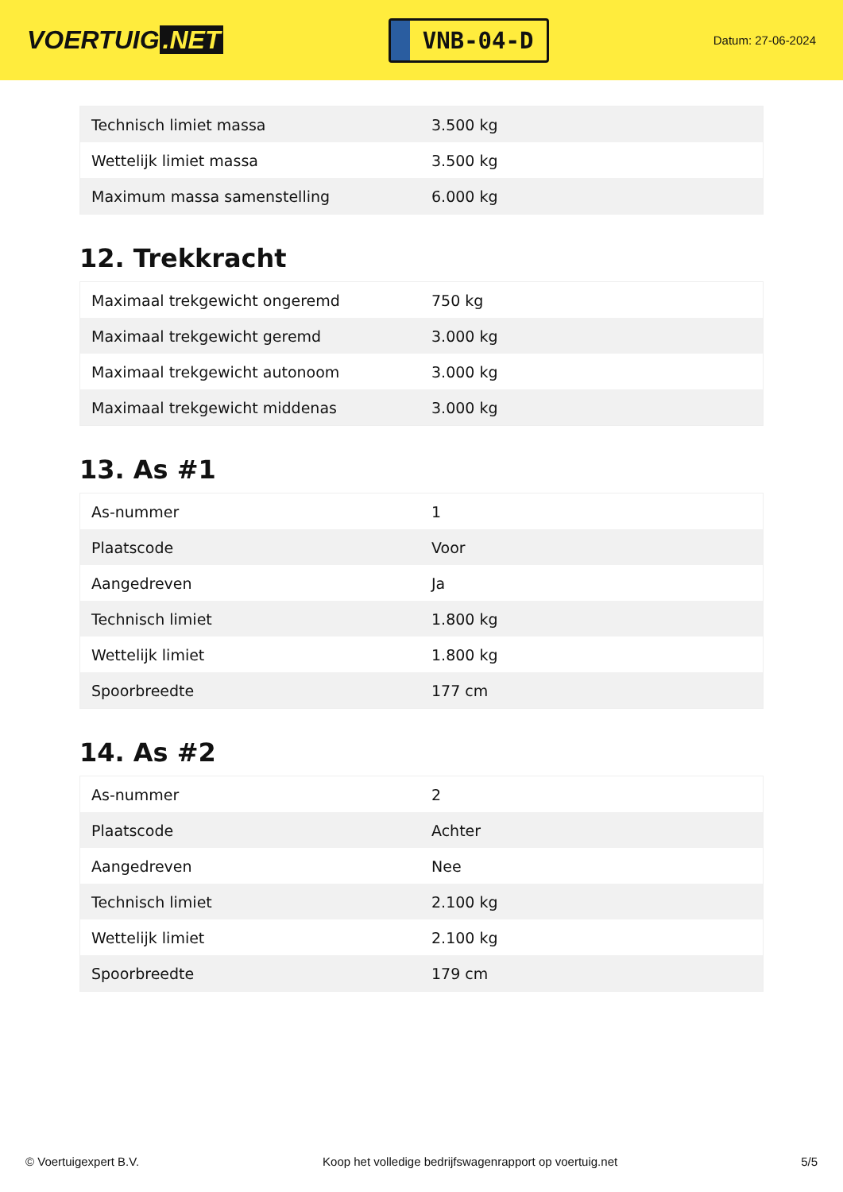VOERTUIG.NET
VNB-04-D
Datum: 27-06-2024
| Technisch limiet massa | 3.500 kg |
| Wettelijk limiet massa | 3.500 kg |
| Maximum massa samenstelling | 6.000 kg |
12. Trekkracht
| Maximaal trekgewicht ongeremd | 750 kg |
| Maximaal trekgewicht geremd | 3.000 kg |
| Maximaal trekgewicht autonoom | 3.000 kg |
| Maximaal trekgewicht middenas | 3.000 kg |
13. As #1
| As-nummer | 1 |
| Plaatscode | Voor |
| Aangedreven | Ja |
| Technisch limiet | 1.800 kg |
| Wettelijk limiet | 1.800 kg |
| Spoorbreedte | 177 cm |
14. As #2
| As-nummer | 2 |
| Plaatscode | Achter |
| Aangedreven | Nee |
| Technisch limiet | 2.100 kg |
| Wettelijk limiet | 2.100 kg |
| Spoorbreedte | 179 cm |
© Voertuigexpert B.V. Koop het volledige bedrijfswagenrapport op voertuig.net 5/5